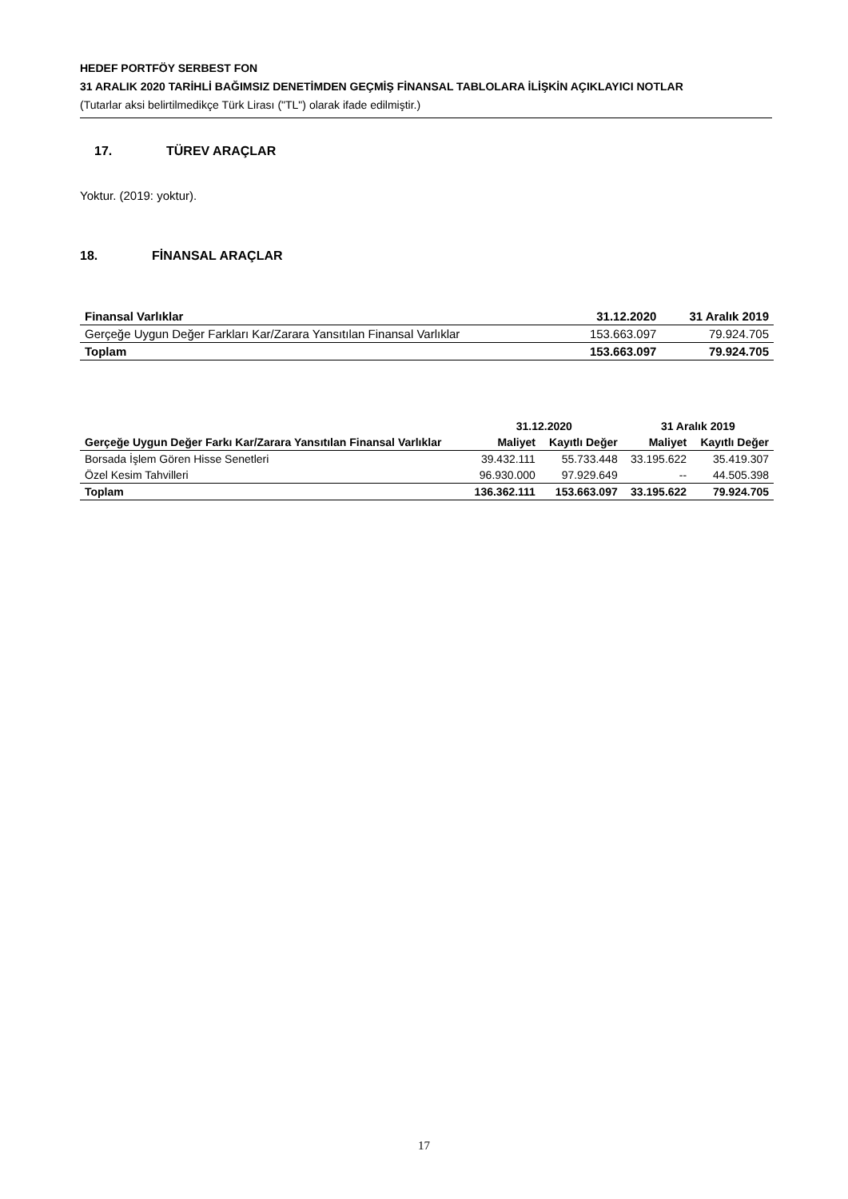HEDEF PORTFÖY SERBEST FON
31 ARALIK 2020 TARİHLİ BAĞIMSIZ DENETİMDEN GEÇMİŞ FİNANSAL TABLOLARA İLİŞKİN AÇIKLAYICI NOTLAR
(Tutarlar aksi belirtilmedikçe Türk Lirası ("TL") olarak ifade edilmiştir.)
17. TÜREV ARAÇLAR
Yoktur. (2019: yoktur).
18. FİNANSAL ARAÇLAR
| Finansal Varlıklar | 31.12.2020 | 31 Aralık 2019 |
| --- | --- | --- |
| Gerçeğe Uygun Değer Farkları Kar/Zarara Yansıtılan Finansal Varlıklar | 153.663.097 | 79.924.705 |
| Toplam | 153.663.097 | 79.924.705 |
| | 31.12.2020 | | 31 Aralık 2019 | |
| --- | --- | --- | --- | --- |
| Gerçeğe Uygun Değer Farkı Kar/Zarara Yansıtılan Finansal Varlıklar | Maliyet | Kayıtlı Değer | Maliyet | Kayıtlı Değer |
| Borsada İşlem Gören Hisse Senetleri | 39.432.111 | 55.733.448 | 33.195.622 | 35.419.307 |
| Özel Kesim Tahvilleri | 96.930.000 | 97.929.649 | -- | 44.505.398 |
| Toplam | 136.362.111 | 153.663.097 | 33.195.622 | 79.924.705 |
17